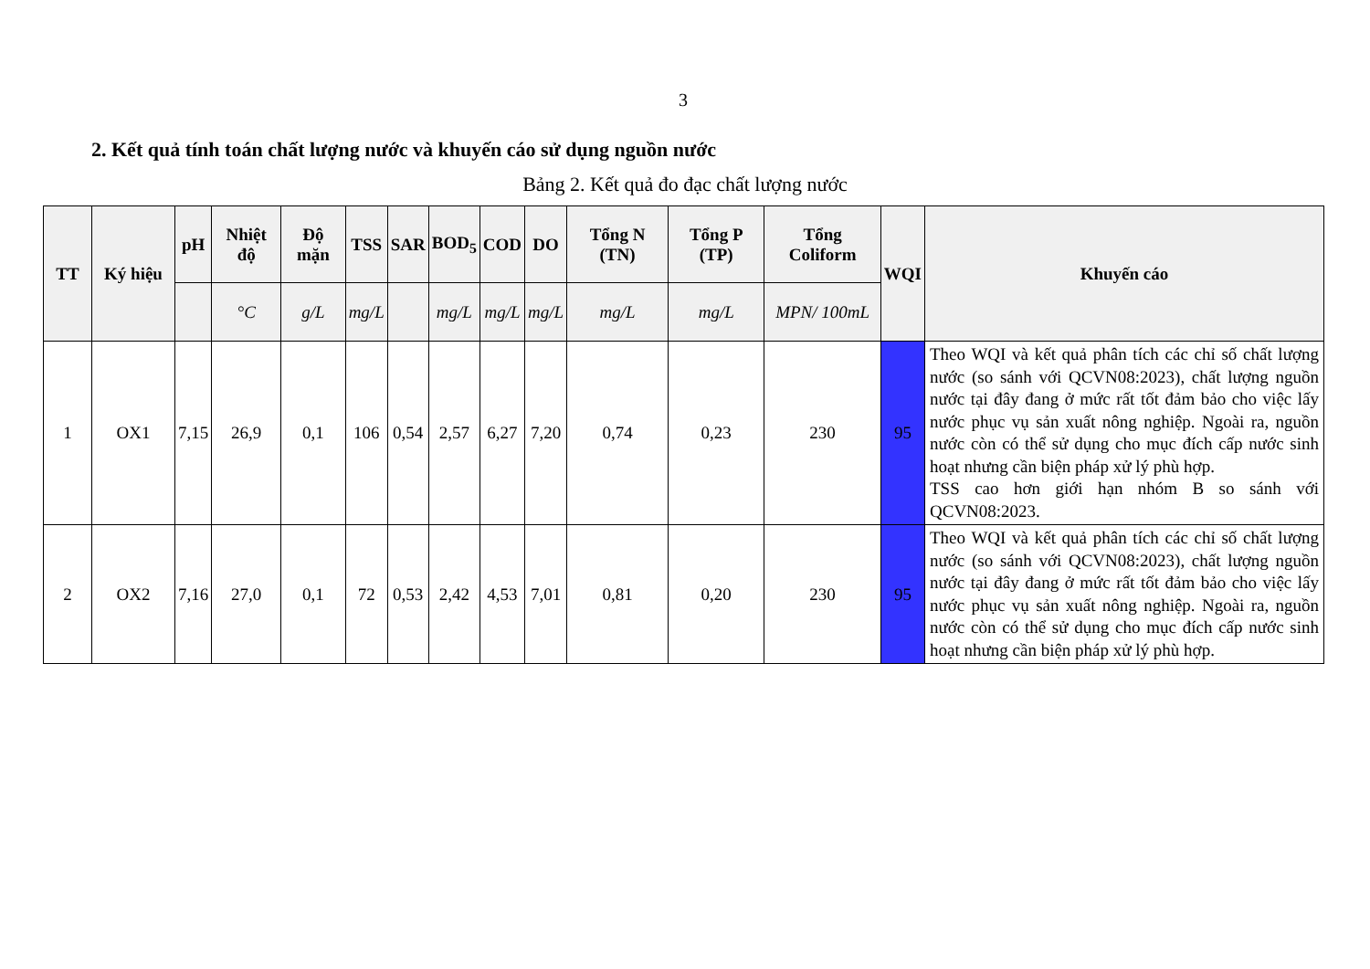3
2. Kết quả tính toán chất lượng nước và khuyến cáo sử dụng nguồn nước
Bảng 2. Kết quả đo đạc chất lượng nước
| TT | Ký hiệu | pH | Nhiệt độ | Độ mặn | TSS | SAR | BOD<sub>5</sub> | COD | DO | Tổng N (TN) | Tổng P (TP) | Tổng Coliform | WQI | Khuyến cáo |
| --- | --- | --- | --- | --- | --- | --- | --- | --- | --- | --- | --- | --- | --- | --- |
| | | | °C | g/L | mg/L | | mg/L | mg/L | mg/L | mg/L | mg/L | MPN/ 100mL | | |
| 1 | OX1 | 7,15 | 26,9 | 0,1 | 106 | 0,54 | 2,57 | 6,27 | 7,20 | 0,74 | 0,23 | 230 | 95 | Theo WQI và kết quả phân tích các chỉ số chất lượng nước (so sánh với QCVN08:2023), chất lượng nguồn nước tại đây đang ở mức rất tốt đảm bảo cho việc lấy nước phục vụ sản xuất nông nghiệp. Ngoài ra, nguồn nước còn có thể sử dụng cho mục đích cấp nước sinh hoạt nhưng cần biện pháp xử lý phù hợp. TSS cao hơn giới hạn nhóm B so sánh với QCVN08:2023. |
| 2 | OX2 | 7,16 | 27,0 | 0,1 | 72 | 0,53 | 2,42 | 4,53 | 7,01 | 0,81 | 0,20 | 230 | 95 | Theo WQI và kết quả phân tích các chỉ số chất lượng nước (so sánh với QCVN08:2023), chất lượng nguồn nước tại đây đang ở mức rất tốt đảm bảo cho việc lấy nước phục vụ sản xuất nông nghiệp. Ngoài ra, nguồn nước còn có thể sử dụng cho mục đích cấp nước sinh hoạt nhưng cần biện pháp xử lý phù hợp. |